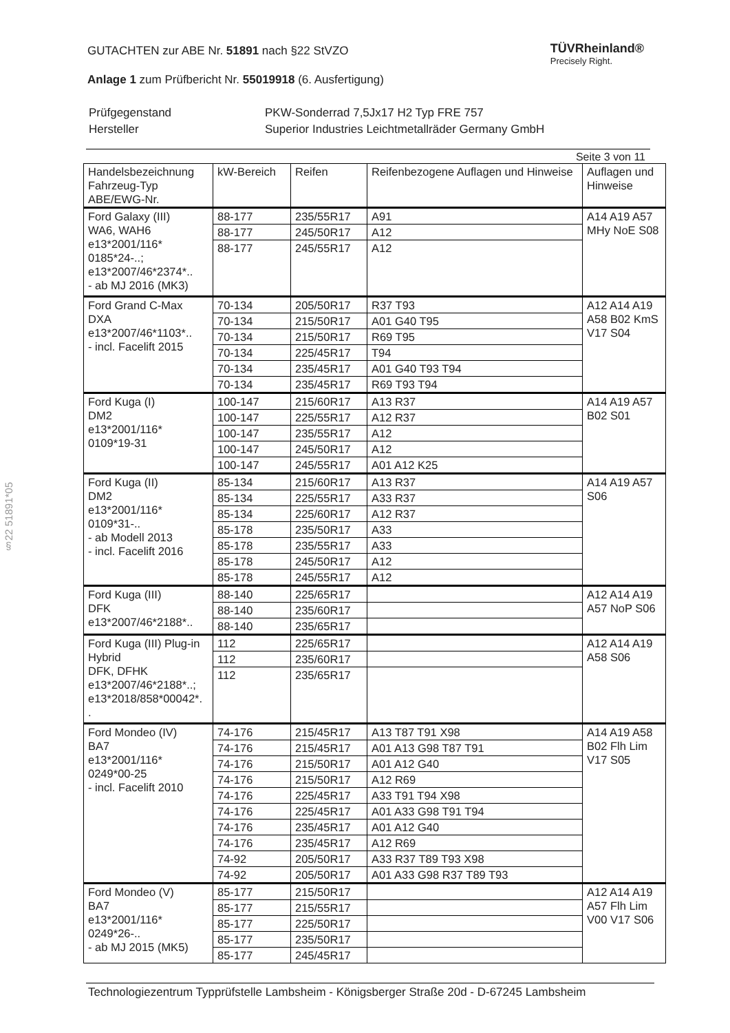§22 51891*05
TÜVRheinland®
Precisely Right.
GUTACHTEN zur ABE Nr. 51891 nach §22 StVZO
Anlage 1 zum Prüfbericht Nr. 55019918 (6. Ausfertigung)
| Prüfgegenstand | PKW-Sonderrad 7,5Jx17 H2 Typ FRE 757 |
| Hersteller | Superior Industries Leichtmetallräder Germany GmbH |
Seite 3 von 11
| Handelsbezeichnung Fahrzeug-Typ ABE/EWG-Nr. | kW-Bereich | Reifen | Reifenbezogene Auflagen und Hinweise | Auflagen und Hinweise |
| --- | --- | --- | --- | --- |
| Ford Galaxy (III) WA6, WAH6 e13*2001/116* 0185*24-..; e13*2007/46*2374*.. - ab MJ 2016 (MK3) | 88-177 | 235/55R17 | A91 | A14 A19 A57 MHy NoE S08 |
| | 88-177 | 245/50R17 | A12 | |
| | 88-177 | 245/55R17 | A12 | |
| Ford Grand C-Max DXA e13*2007/46*1103*.. - incl. Facelift 2015 | 70-134 | 205/50R17 | R37 T93 | A12 A14 A19 A58 B02 KmS V17 S04 |
| | 70-134 | 215/50R17 | A01 G40 T95 | |
| | 70-134 | 215/50R17 | R69 T95 | |
| | 70-134 | 225/45R17 | T94 | |
| | 70-134 | 235/45R17 | A01 G40 T93 T94 | |
| | 70-134 | 235/45R17 | R69 T93 T94 | |
| Ford Kuga (I) DM2 e13*2001/116* 0109*19-31 | 100-147 | 215/60R17 | A13 R37 | A14 A19 A57 B02 S01 |
| | 100-147 | 225/55R17 | A12 R37 | |
| | 100-147 | 235/55R17 | A12 | |
| | 100-147 | 245/50R17 | A12 | |
| | 100-147 | 245/55R17 | A01 A12 K25 | |
| Ford Kuga (II) DM2 e13*2001/116* 0109*31-.. - ab Modell 2013 - incl. Facelift 2016 | 85-134 | 215/60R17 | A13 R37 | A14 A19 A57 S06 |
| | 85-134 | 225/55R17 | A33 R37 | |
| | 85-134 | 225/60R17 | A12 R37 | |
| | 85-178 | 235/50R17 | A33 | |
| | 85-178 | 235/55R17 | A33 | |
| | 85-178 | 245/50R17 | A12 | |
| | 85-178 | 245/55R17 | A12 | |
| Ford Kuga (III) DFK e13*2007/46*2188*.. | 88-140 | 225/65R17 | | A12 A14 A19 A57 NoP S06 |
| | 88-140 | 235/60R17 | | |
| | 88-140 | 235/65R17 | | |
| Ford Kuga (III) Plug-in Hybrid DFK, DFHK e13*2007/46*2188*..; e13*2018/858*00042*. . | 112 | 225/65R17 | | A12 A14 A19 A58 S06 |
| | 112 | 235/60R17 | | |
| | 112 | 235/65R17 | | |
| Ford Mondeo (IV) BA7 e13*2001/116* 0249*00-25 - incl. Facelift 2010 | 74-176 | 215/45R17 | A13 T87 T91 X98 | A14 A19 A58 B02 Flh Lim V17 S05 |
| | 74-176 | 215/45R17 | A01 A13 G98 T87 T91 | |
| | 74-176 | 215/50R17 | A01 A12 G40 | |
| | 74-176 | 215/50R17 | A12 R69 | |
| | 74-176 | 225/45R17 | A33 T91 T94 X98 | |
| | 74-176 | 225/45R17 | A01 A33 G98 T91 T94 | |
| | 74-176 | 235/45R17 | A01 A12 G40 | |
| | 74-176 | 235/45R17 | A12 R69 | |
| | 74-92 | 205/50R17 | A33 R37 T89 T93 X98 | |
| | 74-92 | 205/50R17 | A01 A33 G98 R37 T89 T93 | |
| Ford Mondeo (V) BA7 e13*2001/116* 0249*26-.. - ab MJ 2015 (MK5) | 85-177 | 215/50R17 | | A12 A14 A19 A57 Flh Lim V00 V17 S06 |
| | 85-177 | 215/55R17 | | |
| | 85-177 | 225/50R17 | | |
| | 85-177 | 235/50R17 | | |
| | 85-177 | 245/45R17 | | |
Technologiezentrum Typprüfstelle Lambsheim - Königsberger Straße 20d - D-67245 Lambsheim